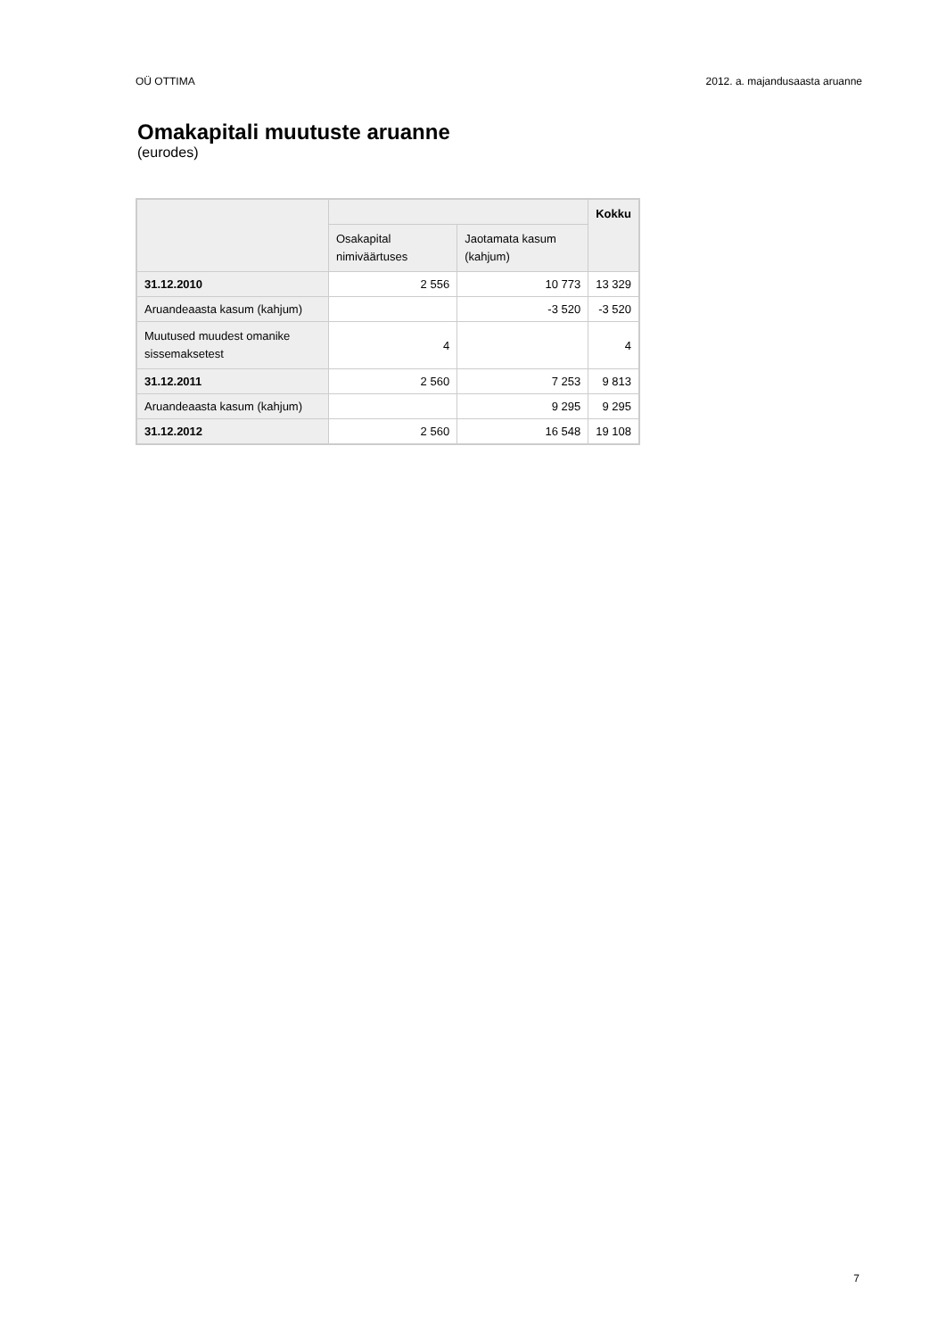OÜ OTTIMA 2012. a. majandusaasta aruanne
Omakapitali muutuste aruanne
(eurodes)
| | | | Kokku |
| --- | --- | --- | --- |
| | Osakapital nimiväärtuses | Jaotamata kasum (kahjum) | |
| 31.12.2010 | 2 556 | 10 773 | 13 329 |
| Aruandeaasta kasum (kahjum) | | -3 520 | -3 520 |
| Muutused muudest omanike sissemaksetest | 4 | | 4 |
| 31.12.2011 | 2 560 | 7 253 | 9 813 |
| Aruandeaasta kasum (kahjum) | | 9 295 | 9 295 |
| 31.12.2012 | 2 560 | 16 548 | 19 108 |
7